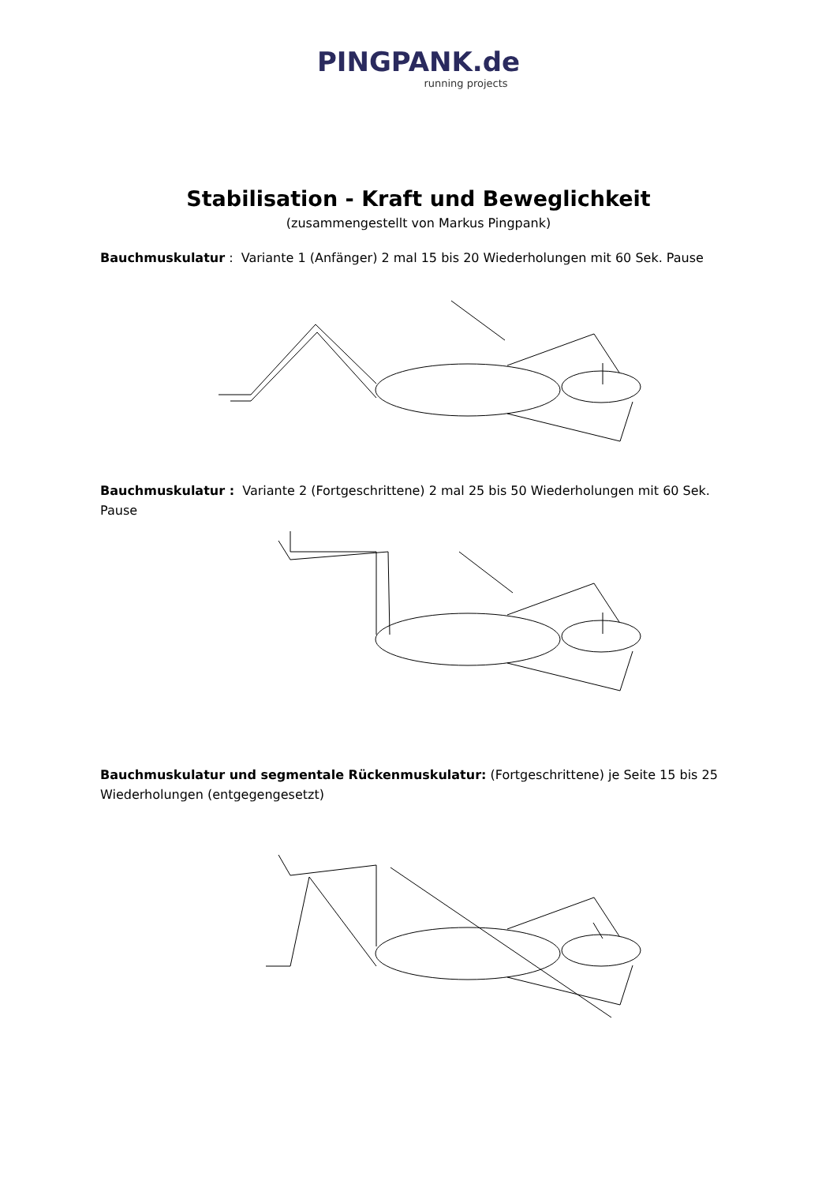PINGPANK.de
running projects
Stabilisation - Kraft und Beweglichkeit
(zusammengestellt von Markus Pingpank)
Bauchmuskulatur : Variante 1 (Anfänger) 2 mal 15 bis 20 Wiederholungen mit 60 Sek. Pause
Bauchmuskulatur : Variante 2 (Fortgeschrittene) 2 mal 25 bis 50 Wiederholungen mit 60 Sek. Pause
Bauchmuskulatur und segmentale Rückenmuskulatur: (Fortgeschrittene) je Seite 15 bis 25 Wiederholungen (entgegengesetzt)